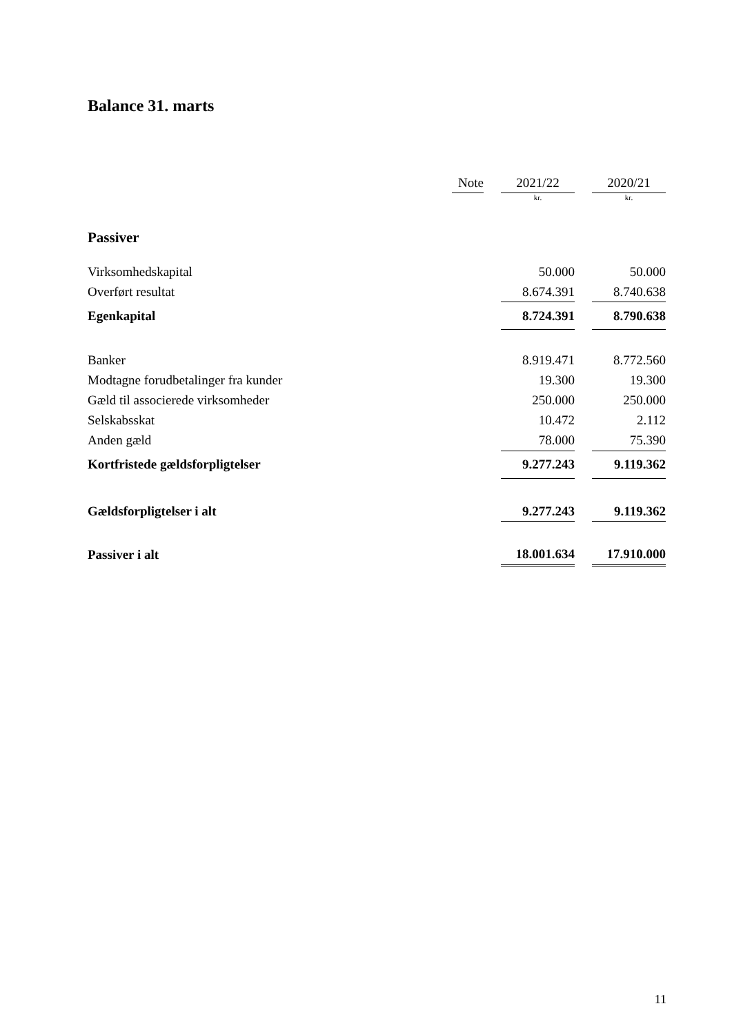Balance 31. marts
| | Note | | 2021/22 | | 2020/21 |
| --- | --- | --- | --- | --- | --- |
| | | | kr. | | kr. |
| Passiver | | | | | |
| Virksomhedskapital | | | 50.000 | | 50.000 |
| Overført resultat | | | 8.674.391 | | 8.740.638 |
| Egenkapital | | | 8.724.391 | | 8.790.638 |
| Banker | | | 8.919.471 | | 8.772.560 |
| Modtagne forudbetalinger fra kunder | | | 19.300 | | 19.300 |
| Gæld til associerede virksomheder | | | 250.000 | | 250.000 |
| Selskabsskat | | | 10.472 | | 2.112 |
| Anden gæld | | | 78.000 | | 75.390 |
| Kortfristede gældsforpligtelser | | | 9.277.243 | | 9.119.362 |
| Gældsforpligtelser i alt | | | 9.277.243 | | 9.119.362 |
| Passiver i alt | | | 18.001.634 | | 17.910.000 |
11